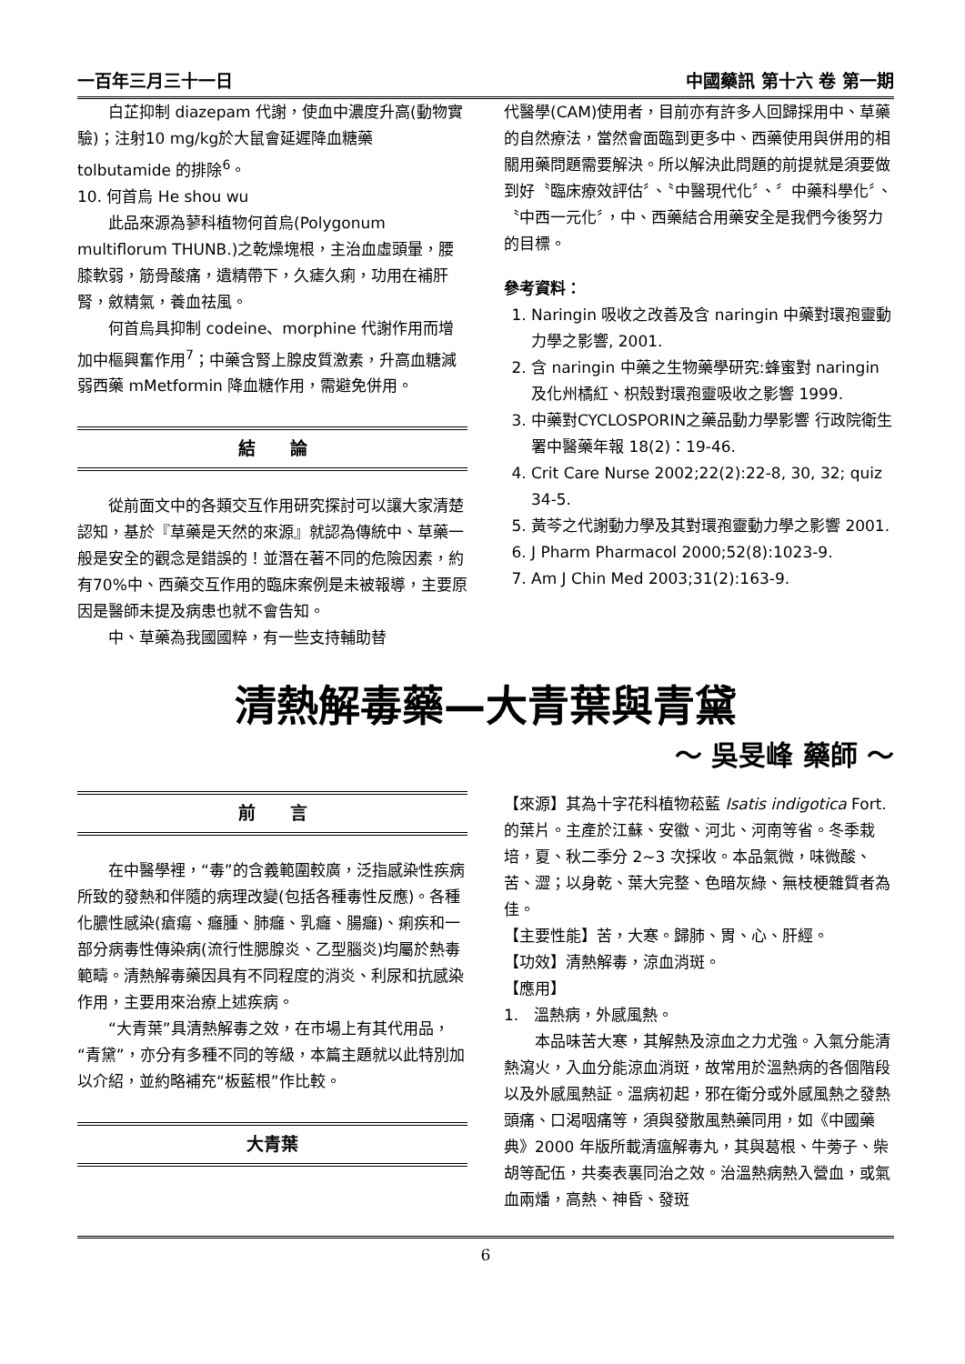一百年三月三十一日 中國藥訊 第十六 卷 第一期
白芷抑制 diazepam 代謝，使血中濃度升高(動物實驗)；注射10 mg/kg於大鼠會延遲降血糖藥 tolbutamide 的排除<sup>6</sup>。
10. 何首烏 He shou wu
此品來源為蓼科植物何首烏(Polygonum multiflorum THUNB.)之乾燥塊根，主治血虛頭暈，腰膝軟弱，筋骨酸痛，遺精帶下，久瘧久痢，功用在補肝腎，斂精氣，養血祛風。
何首烏具抑制 codeine、morphine 代謝作用而增加中樞興奮作用<sup>7</sup>；中藥含腎上腺皮質激素，升高血糖減弱西藥 mMetformin 降血糖作用，需避免併用。
結　　論
從前面文中的各類交互作用研究探討可以讓大家清楚認知，基於『草藥是天然的來源』就認為傳統中、草藥一般是安全的觀念是錯誤的！並潛在著不同的危險因素，約有70%中、西藥交互作用的臨床案例是未被報導，主要原因是醫師未提及病患也就不會告知。
中、草藥為我國國粹，有一些支持輔助替
代醫學(CAM)使用者，目前亦有許多人回歸採用中、草藥的自然療法，當然會面臨到更多中、西藥使用與併用的相關用藥問題需要解決。所以解決此問題的前提就是須要做到好〝臨床療效評估〞、〝中醫現代化〞、〞中藥科學化〞、〝中西一元化〞，中、西藥結合用藥安全是我們今後努力的目標。
參考資料：
1. Naringin 吸收之改善及含 naringin 中藥對環孢靈動力學之影響, 2001.
2. 含 naringin 中藥之生物藥學研究:蜂蜜對 naringin 及化州橘紅、枳殼對環孢靈吸收之影響 1999.
3. 中藥對CYCLOSPORIN之藥品動力學影響 行政院衛生署中醫藥年報 18(2)：19-46.
4. Crit Care Nurse 2002;22(2):22-8, 30, 32; quiz 34-5.
5. 黃芩之代謝動力學及其對環孢靈動力學之影響 2001.
6. J Pharm Pharmacol 2000;52(8):1023-9.
7. Am J Chin Med 2003;31(2):163-9.
清熱解毒藥—大青葉與青黛
～ 吳旻峰 藥師 ～
前　　言
在中醫學裡，“毒”的含義範圍較廣，泛指感染性疾病所致的發熱和伴隨的病理改變(包括各種毒性反應)。各種化膿性感染(瘡瘍、癰腫、肺癰、乳癰、腸癰)、痢疾和一部分病毒性傳染病(流行性腮腺炎、乙型腦炎)均屬於熱毒範疇。清熱解毒藥因具有不同程度的消炎、利尿和抗感染作用，主要用來治療上述疾病。
“大青葉”具清熱解毒之效，在市場上有其代用品，“青黛”，亦分有多種不同的等級，本篇主題就以此特別加以介紹，並約略補充“板藍根”作比較。
大青葉
【來源】其為十字花科植物菘藍 Isatis indigotica Fort.的葉片。主產於江蘇、安徽、河北、河南等省。冬季栽培，夏、秋二季分 2~3 次採收。本品氣微，味微酸、苦、澀；以身乾、葉大完整、色暗灰綠、無枝梗雜質者為佳。
【主要性能】苦，大寒。歸肺、胃、心、肝經。
【功效】清熱解毒，涼血消斑。
【應用】
1.　溫熱病，外感風熱。
本品味苦大寒，其解熱及涼血之力尤強。入氣分能清熱瀉火，入血分能涼血消斑，故常用於溫熱病的各個階段以及外感風熱証。溫病初起，邪在衛分或外感風熱之發熱頭痛、口渴咽痛等，須與發散風熱藥同用，如《中國藥典》2000 年版所載清瘟解毒丸，其與葛根、牛蒡子、柴胡等配伍，共奏表裏同治之效。治溫熱病熱入營血，或氣血兩燔，高熱、神昏、發斑
6